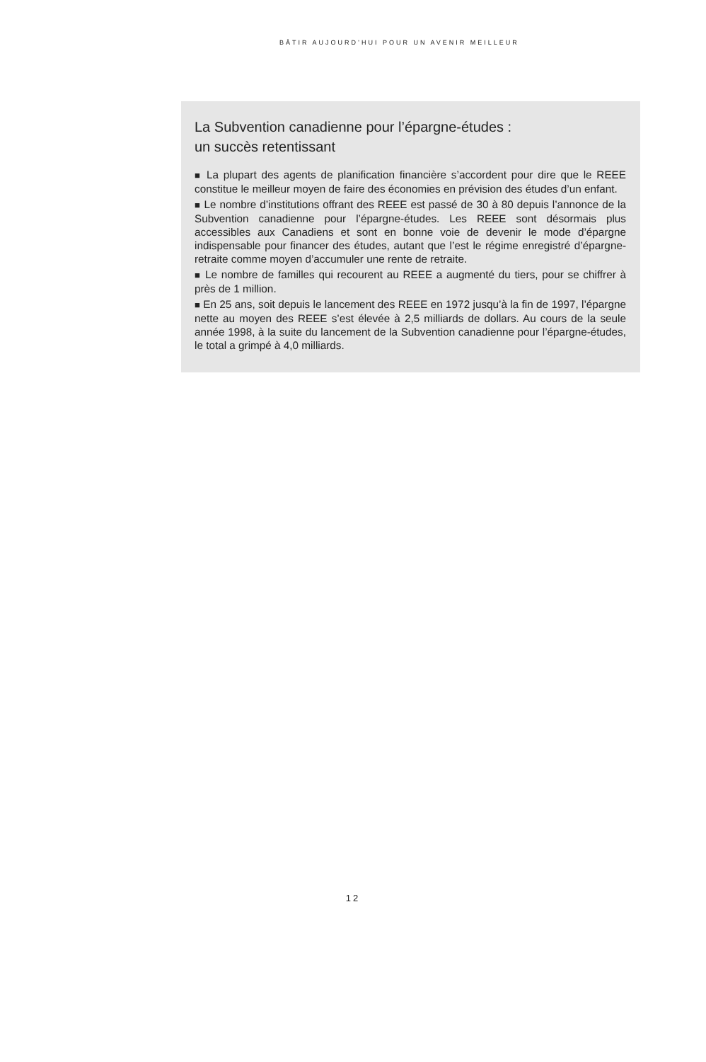BÂTIR AUJOURD’HUI POUR UN AVENIR MEILLEUR
La Subvention canadienne pour l’épargne-études :
un succès retentissant
■ La plupart des agents de planification financière s’accordent pour dire que le REEE constitue le meilleur moyen de faire des économies en prévision des études d’un enfant.
■ Le nombre d’institutions offrant des REEE est passé de 30 à 80 depuis l’annonce de la Subvention canadienne pour l’épargne-études. Les REEE sont désormais plus accessibles aux Canadiens et sont en bonne voie de devenir le mode d’épargne indispensable pour financer des études, autant que l’est le régime enregistré d’épargne-retraite comme moyen d’accumuler une rente de retraite.
■ Le nombre de familles qui recourent au REEE a augmenté du tiers, pour se chiffrer à près de 1 million.
■ En 25 ans, soit depuis le lancement des REEE en 1972 jusqu’à la fin de 1997, l’épargne nette au moyen des REEE s’est élevée à 2,5 milliards de dollars. Au cours de la seule année 1998, à la suite du lancement de la Subvention canadienne pour l’épargne-études, le total a grimpé à 4,0 milliards.
12